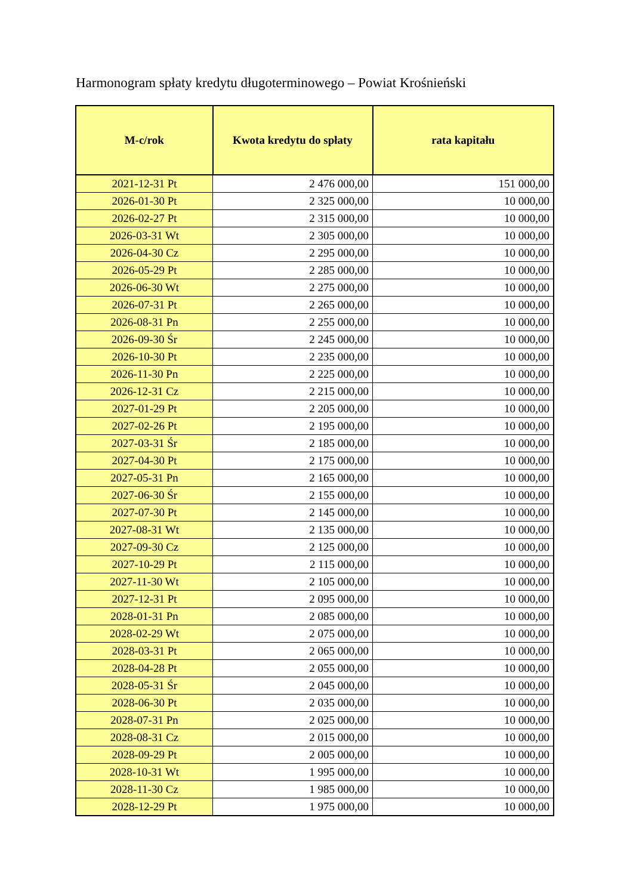Harmonogram spłaty kredytu długoterminowego – Powiat Krośnieński
| M-c/rok | Kwota kredytu do spłaty | rata kapitału |
| --- | --- | --- |
| 2021-12-31 Pt | 2 476 000,00 | 151 000,00 |
| 2026-01-30 Pt | 2 325 000,00 | 10 000,00 |
| 2026-02-27 Pt | 2 315 000,00 | 10 000,00 |
| 2026-03-31 Wt | 2 305 000,00 | 10 000,00 |
| 2026-04-30 Cz | 2 295 000,00 | 10 000,00 |
| 2026-05-29 Pt | 2 285 000,00 | 10 000,00 |
| 2026-06-30 Wt | 2 275 000,00 | 10 000,00 |
| 2026-07-31 Pt | 2 265 000,00 | 10 000,00 |
| 2026-08-31 Pn | 2 255 000,00 | 10 000,00 |
| 2026-09-30 Śr | 2 245 000,00 | 10 000,00 |
| 2026-10-30 Pt | 2 235 000,00 | 10 000,00 |
| 2026-11-30 Pn | 2 225 000,00 | 10 000,00 |
| 2026-12-31 Cz | 2 215 000,00 | 10 000,00 |
| 2027-01-29 Pt | 2 205 000,00 | 10 000,00 |
| 2027-02-26 Pt | 2 195 000,00 | 10 000,00 |
| 2027-03-31 Śr | 2 185 000,00 | 10 000,00 |
| 2027-04-30 Pt | 2 175 000,00 | 10 000,00 |
| 2027-05-31 Pn | 2 165 000,00 | 10 000,00 |
| 2027-06-30 Śr | 2 155 000,00 | 10 000,00 |
| 2027-07-30 Pt | 2 145 000,00 | 10 000,00 |
| 2027-08-31 Wt | 2 135 000,00 | 10 000,00 |
| 2027-09-30 Cz | 2 125 000,00 | 10 000,00 |
| 2027-10-29 Pt | 2 115 000,00 | 10 000,00 |
| 2027-11-30 Wt | 2 105 000,00 | 10 000,00 |
| 2027-12-31 Pt | 2 095 000,00 | 10 000,00 |
| 2028-01-31 Pn | 2 085 000,00 | 10 000,00 |
| 2028-02-29 Wt | 2 075 000,00 | 10 000,00 |
| 2028-03-31 Pt | 2 065 000,00 | 10 000,00 |
| 2028-04-28 Pt | 2 055 000,00 | 10 000,00 |
| 2028-05-31 Śr | 2 045 000,00 | 10 000,00 |
| 2028-06-30 Pt | 2 035 000,00 | 10 000,00 |
| 2028-07-31 Pn | 2 025 000,00 | 10 000,00 |
| 2028-08-31 Cz | 2 015 000,00 | 10 000,00 |
| 2028-09-29 Pt | 2 005 000,00 | 10 000,00 |
| 2028-10-31 Wt | 1 995 000,00 | 10 000,00 |
| 2028-11-30 Cz | 1 985 000,00 | 10 000,00 |
| 2028-12-29 Pt | 1 975 000,00 | 10 000,00 |